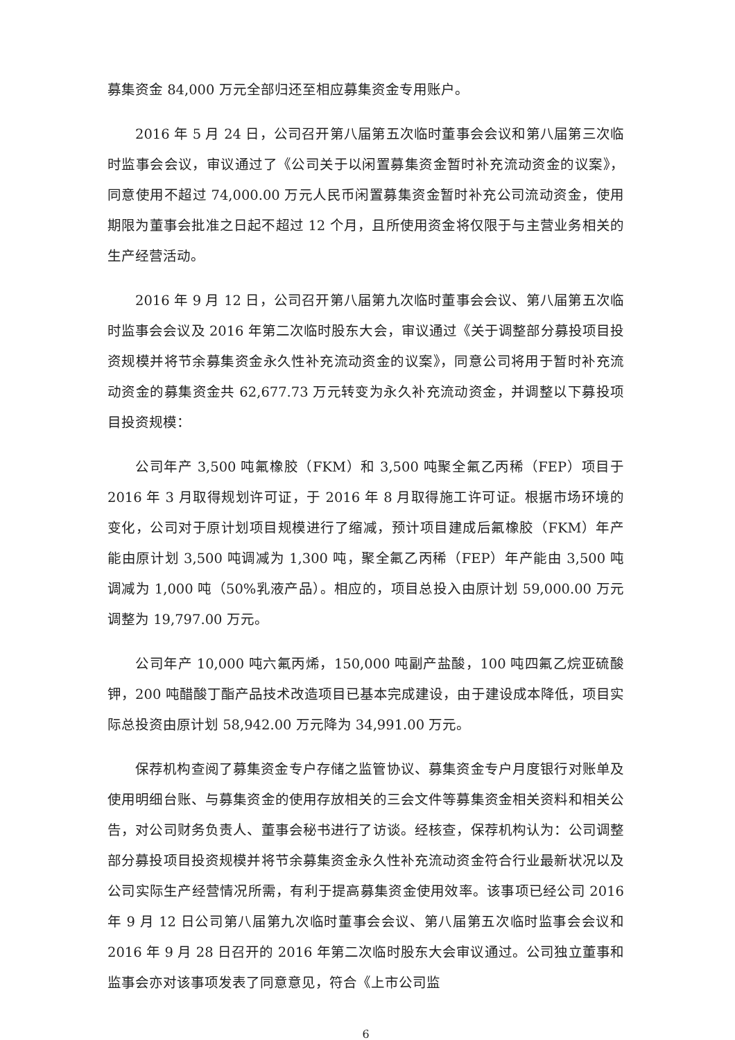募集资金 84,000 万元全部归还至相应募集资金专用账户。
2016 年 5 月 24 日，公司召开第八届第五次临时董事会会议和第八届第三次临时监事会会议，审议通过了《公司关于以闲置募集资金暂时补充流动资金的议案》，同意使用不超过 74,000.00 万元人民币闲置募集资金暂时补充公司流动资金，使用期限为董事会批准之日起不超过 12 个月，且所使用资金将仅限于与主营业务相关的生产经营活动。
2016 年 9 月 12 日，公司召开第八届第九次临时董事会会议、第八届第五次临时监事会会议及 2016 年第二次临时股东大会，审议通过《关于调整部分募投项目投资规模并将节余募集资金永久性补充流动资金的议案》，同意公司将用于暂时补充流动资金的募集资金共 62,677.73 万元转变为永久补充流动资金，并调整以下募投项目投资规模：
公司年产 3,500 吨氟橡胶（FKM）和 3,500 吨聚全氟乙丙稀（FEP）项目于 2016 年 3 月取得规划许可证，于 2016 年 8 月取得施工许可证。根据市场环境的变化，公司对于原计划项目规模进行了缩减，预计项目建成后氟橡胶（FKM）年产能由原计划 3,500 吨调减为 1,300 吨，聚全氟乙丙稀（FEP）年产能由 3,500 吨调减为 1,000 吨（50%乳液产品）。相应的，项目总投入由原计划 59,000.00 万元调整为 19,797.00 万元。
公司年产 10,000 吨六氟丙烯，150,000 吨副产盐酸，100 吨四氟乙烷亚硫酸钾，200 吨醋酸丁酯产品技术改造项目已基本完成建设，由于建设成本降低，项目实际总投资由原计划 58,942.00 万元降为 34,991.00 万元。
保荐机构查阅了募集资金专户存储之监管协议、募集资金专户月度银行对账单及使用明细台账、与募集资金的使用存放相关的三会文件等募集资金相关资料和相关公告，对公司财务负责人、董事会秘书进行了访谈。经核查，保荐机构认为：公司调整部分募投项目投资规模并将节余募集资金永久性补充流动资金符合行业最新状况以及公司实际生产经营情况所需，有利于提高募集资金使用效率。该事项已经公司 2016 年 9 月 12 日公司第八届第九次临时董事会会议、第八届第五次临时监事会会议和 2016 年 9 月 28 日召开的 2016 年第二次临时股东大会审议通过。公司独立董事和监事会亦对该事项发表了同意意见，符合《上市公司监
6